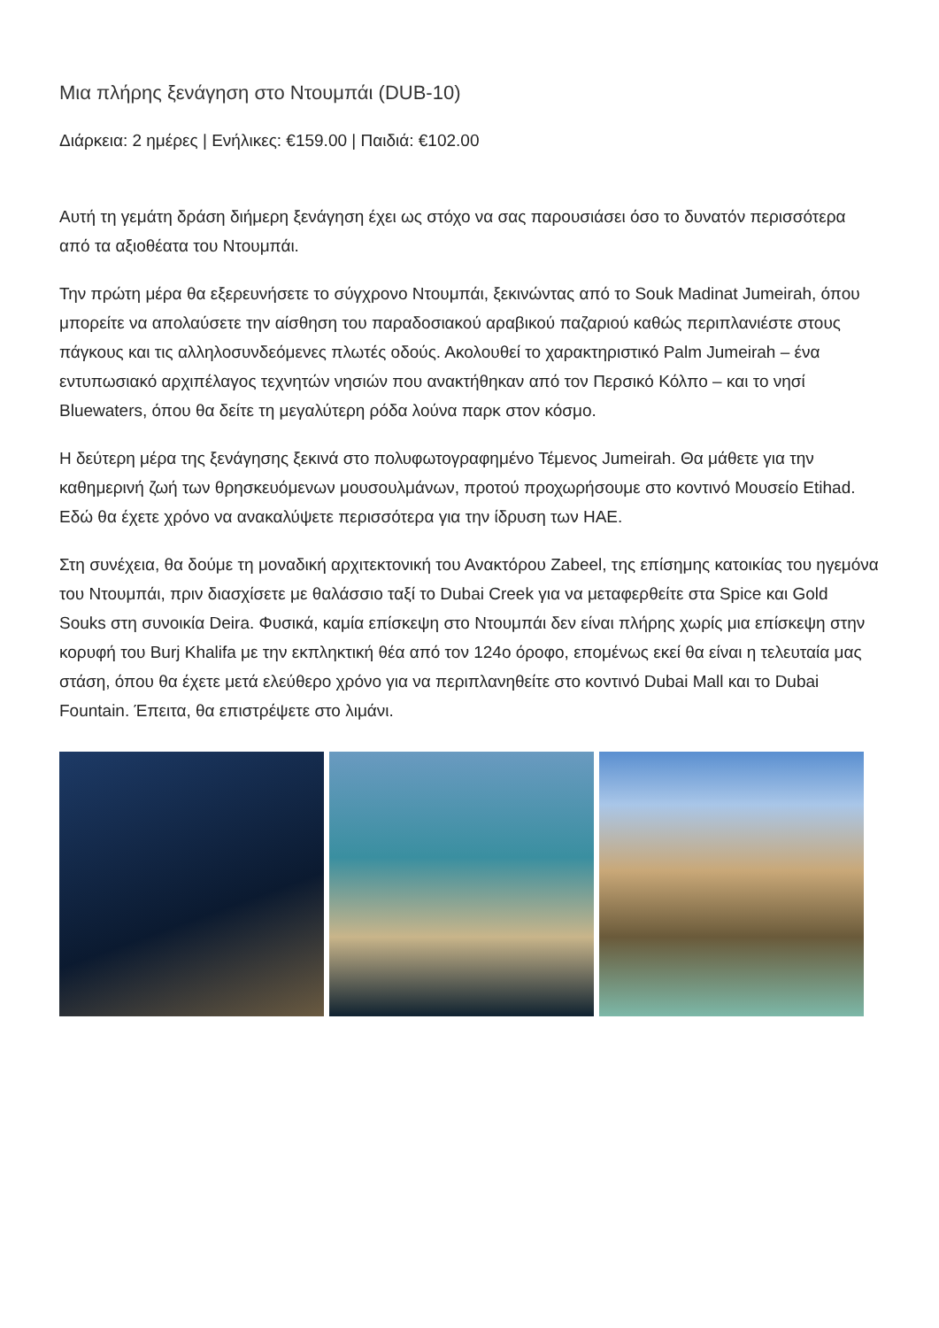Μια πλήρης ξενάγηση στο Ντουμπάι (DUB-10)
Διάρκεια: 2 ημέρες | Ενήλικες: €159.00 | Παιδιά: €102.00
Αυτή τη γεμάτη δράση διήμερη ξενάγηση έχει ως στόχο να σας παρουσιάσει όσο το δυνατόν περισσότερα από τα αξιοθέατα του Ντουμπάι.
Την πρώτη μέρα θα εξερευνήσετε το σύγχρονο Ντουμπάι, ξεκινώντας από το Souk Madinat Jumeirah, όπου μπορείτε να απολαύσετε την αίσθηση του παραδοσιακού αραβικού παζαριού καθώς περιπλανιέστε στους πάγκους και τις αλληλοσυνδεόμενες πλωτές οδούς. Ακολουθεί το χαρακτηριστικό Palm Jumeirah – ένα εντυπωσιακό αρχιπέλαγος τεχνητών νησιών που ανακτήθηκαν από τον Περσικό Κόλπο – και το νησί Bluewaters, όπου θα δείτε τη μεγαλύτερη ρόδα λούνα παρκ στον κόσμο.
Η δεύτερη μέρα της ξενάγησης ξεκινά στο πολυφωτογραφημένο Τέμενος Jumeirah. Θα μάθετε για την καθημερινή ζωή των θρησκευόμενων μουσουλμάνων, προτού προχωρήσουμε στο κοντινό Μουσείο Etihad. Εδώ θα έχετε χρόνο να ανακαλύψετε περισσότερα για την ίδρυση των ΗΑΕ.
Στη συνέχεια, θα δούμε τη μοναδική αρχιτεκτονική του Ανακτόρου Zabeel, της επίσημης κατοικίας του ηγεμόνα του Ντουμπάι, πριν διασχίσετε με θαλάσσιο ταξί το Dubai Creek για να μεταφερθείτε στα Spice και Gold Souks στη συνοικία Deira. Φυσικά, καμία επίσκεψη στο Ντουμπάι δεν είναι πλήρης χωρίς μια επίσκεψη στην κορυφή του Burj Khalifa με την εκπληκτική θέα από τον 124ο όροφο, επομένως εκεί θα είναι η τελευταία μας στάση, όπου θα έχετε μετά ελεύθερο χρόνο για να περιπλανηθείτε στο κοντινό Dubai Mall και το Dubai Fountain. Έπειτα, θα επιστρέψετε στο λιμάνι.